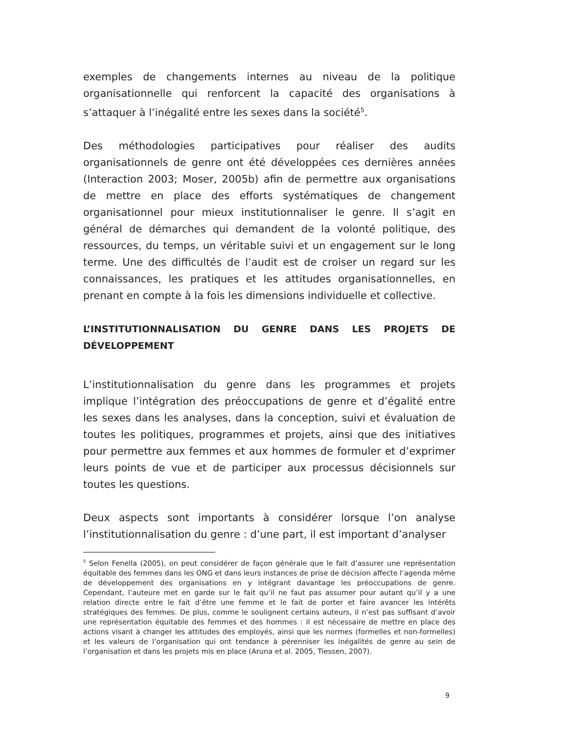exemples de changements internes au niveau de la politique organisationnelle qui renforcent la capacité des organisations à s’attaquer à l’inégalité entre les sexes dans la société<sup>5</sup>.
Des méthodologies participatives pour réaliser des audits organisationnels de genre ont été développées ces dernières années (Interaction 2003; Moser, 2005b) afin de permettre aux organisations de mettre en place des efforts systématiques de changement organisationnel pour mieux institutionnaliser le genre. Il s’agit en général de démarches qui demandent de la volonté politique, des ressources, du temps, un véritable suivi et un engagement sur le long terme. Une des difficultés de l’audit est de croiser un regard sur les connaissances, les pratiques et les attitudes organisationnelles, en prenant en compte à la fois les dimensions individuelle et collective.
L’INSTITUTIONNALISATION DU GENRE DANS LES PROJETS DE DÉVELOPPEMENT
L’institutionnalisation du genre dans les programmes et projets implique l’intégration des préoccupations de genre et d’égalité entre les sexes dans les analyses, dans la conception, suivi et évaluation de toutes les politiques, programmes et projets, ainsi que des initiatives pour permettre aux femmes et aux hommes de formuler et d’exprimer leurs points de vue et de participer aux processus décisionnels sur toutes les questions.
Deux aspects sont importants à considérer lorsque l’on analyse l’institutionnalisation du genre : d’une part, il est important d’analyser
<sup>5</sup> Selon Fenella (2005), on peut considérer de façon générale que le fait d’assurer une représentation équitable des femmes dans les ONG et dans leurs instances de prise de décision affecte l’agenda même de développement des organisations en y intégrant davantage les préoccupations de genre. Cependant, l’auteure met en garde sur le fait qu’il ne faut pas assumer pour autant qu’il y a une relation directe entre le fait d’être une femme et le fait de porter et faire avancer les intérêts stratégiques des femmes. De plus, comme le soulignent certains auteurs, il n’est pas suffisant d’avoir une représentation équitable des femmes et des hommes : il est nécessaire de mettre en place des actions visant à changer les attitudes des employés, ainsi que les normes (formelles et non-formelles) et les valeurs de l’organisation qui ont tendance à pérenniser les inégalités de genre au sein de l’organisation et dans les projets mis en place (Aruna et al. 2005, Tiessen, 2007).
9